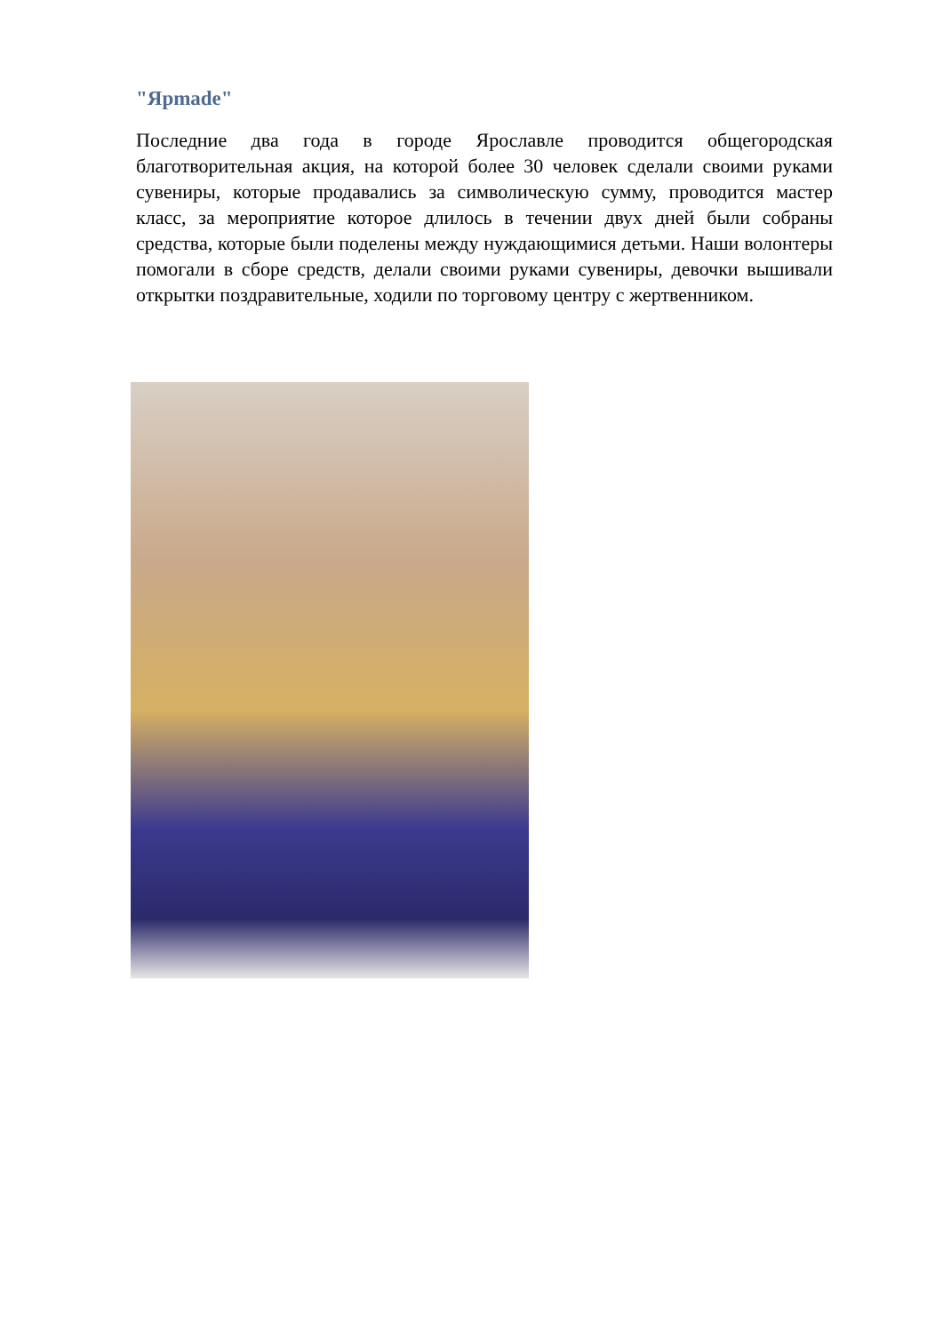"Ярmade"
Последние два года в городе Ярославле проводится общегородская благотворительная акция, на которой более 30 человек сделали своими руками сувениры, которые продавались за символическую сумму, проводится мастер класс, за мероприятие которое длилось в течении двух дней были собраны средства, которые были поделены между нуждающимися детьми. Наши волонтеры помогали в сборе средств, делали своими руками сувениры, девочки вышивали открытки поздравительные, ходили по торговому центру с жертвенником.